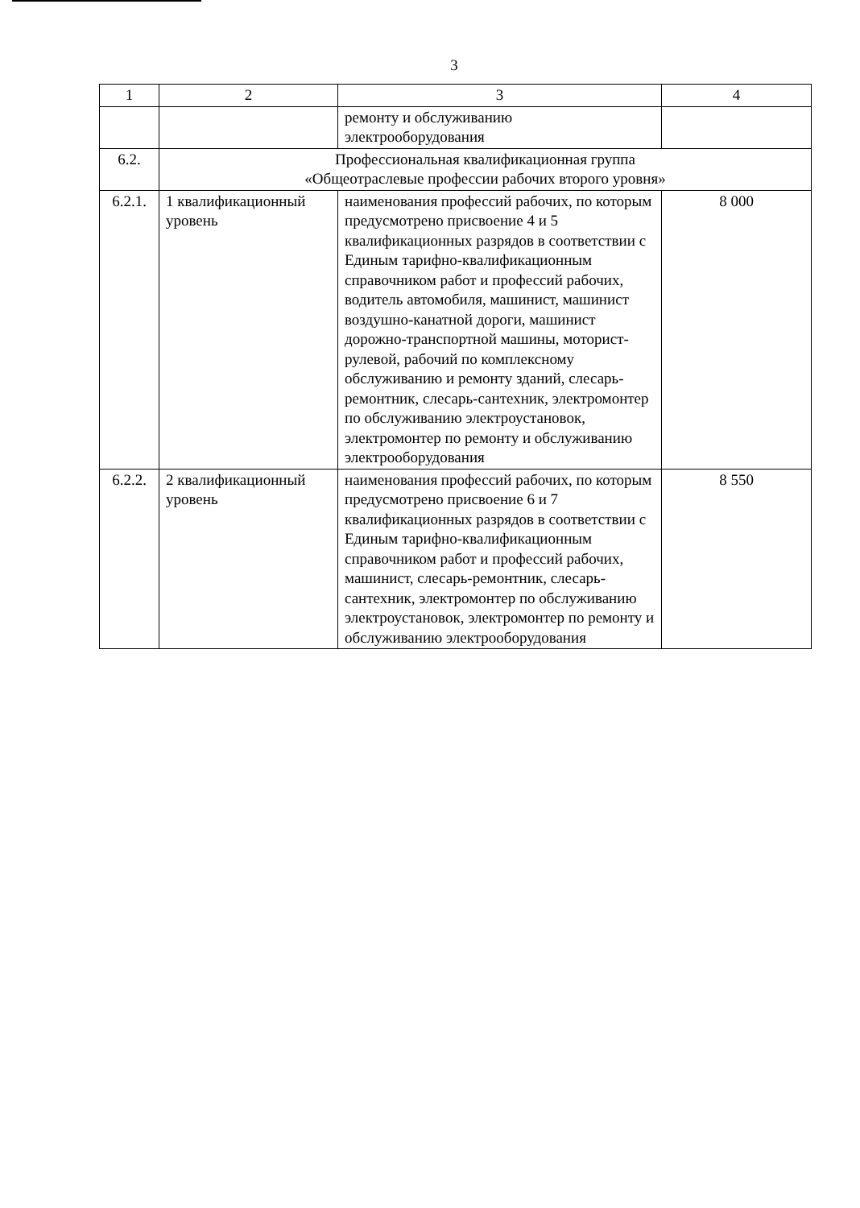3
| 1 | 2 | 3 | 4 |
| --- | --- | --- | --- |
| | | ремонту и обслуживанию электрооборудования | |
| 6.2. | Профессиональная квалификационная группа «Общеотраслевые профессии рабочих второго уровня» | | |
| 6.2.1. | 1 квалификационный уровень | наименования профессий рабочих, по которым предусмотрено присвоение 4 и 5 квалификационных разрядов в соответствии с Единым тарифно-квалификационным справочником работ и профессий рабочих, водитель автомобиля, машинист, машинист воздушно-канатной дороги, машинист дорожно-транспортной машины, моторист-рулевой, рабочий по комплексному обслуживанию и ремонту зданий, слесарь-ремонтник, слесарь-сантехник, электромонтер по обслуживанию электроустановок, электромонтер по ремонту и обслуживанию электрооборудования | 8 000 |
| 6.2.2. | 2 квалификационный уровень | наименования профессий рабочих, по которым предусмотрено присвоение 6 и 7 квалификационных разрядов в соответствии с Единым тарифно-квалификационным справочником работ и профессий рабочих, машинист, слесарь-ремонтник, слесарь-сантехник, электромонтер по обслуживанию электроустановок, электромонтер по ремонту и обслуживанию электрооборудования | 8 550 |